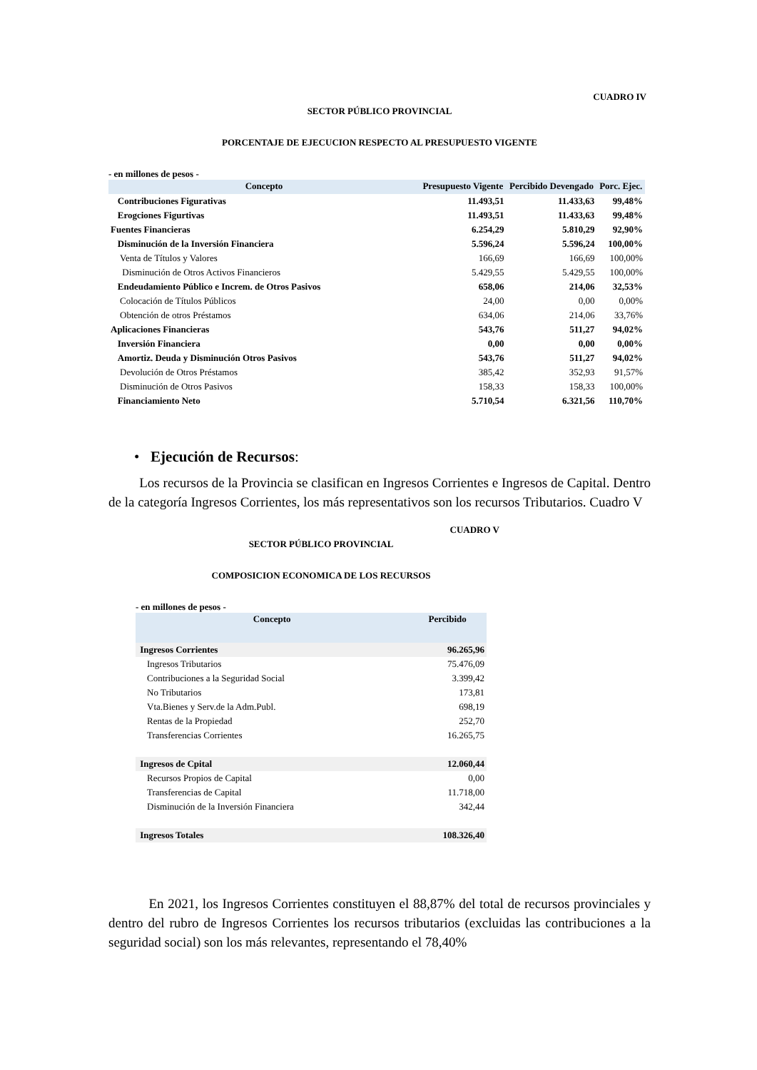CUADRO IV
SECTOR PÚBLICO PROVINCIAL
PORCENTAJE DE EJECUCION RESPECTO AL PRESUPUESTO VIGENTE
- en millones de pesos -
| Concepto | Presupuesto Vigente | Percibido Devengado | Porc. Ejec. |
| --- | --- | --- | --- |
| Contribuciones Figurativas | 11.493,51 | 11.433,63 | 99,48% |
| Erogciones Figurtivas | 11.493,51 | 11.433,63 | 99,48% |
| Fuentes Financieras | 6.254,29 | 5.810,29 | 92,90% |
| Disminución de la Inversión Financiera | 5.596,24 | 5.596,24 | 100,00% |
| Venta de Títulos y Valores | 166,69 | 166,69 | 100,00% |
| Disminución de Otros Activos Financieros | 5.429,55 | 5.429,55 | 100,00% |
| Endeudamiento Público e Increm. de Otros Pasivos | 658,06 | 214,06 | 32,53% |
| Colocación de Títulos Públicos | 24,00 | 0,00 | 0,00% |
| Obtención de otros Préstamos | 634,06 | 214,06 | 33,76% |
| Aplicaciones Financieras | 543,76 | 511,27 | 94,02% |
| Inversión Financiera | 0,00 | 0,00 | 0,00% |
| Amortiz. Deuda y Disminución Otros Pasivos | 543,76 | 511,27 | 94,02% |
| Devolución de Otros Préstamos | 385,42 | 352,93 | 91,57% |
| Disminución de Otros Pasivos | 158,33 | 158,33 | 100,00% |
| Financiamiento Neto | 5.710,54 | 6.321,56 | 110,70% |
• Ejecución de Recursos:
Los recursos de la Provincia se clasifican en Ingresos Corrientes e Ingresos de Capital. Dentro de la categoría Ingresos Corrientes, los más representativos son los recursos Tributarios. Cuadro V
CUADRO V
SECTOR PÚBLICO PROVINCIAL
COMPOSICION ECONOMICA DE LOS RECURSOS
- en millones de pesos -
| Concepto | Percibido |
| --- | --- |
| Ingresos Corrientes | 96.265,96 |
| Ingresos Tributarios | 75.476,09 |
| Contribuciones a la Seguridad Social | 3.399,42 |
| No Tributarios | 173,81 |
| Vta.Bienes y Serv.de la Adm.Publ. | 698,19 |
| Rentas de la Propiedad | 252,70 |
| Transferencias Corrientes | 16.265,75 |
| Ingresos de Cpital | 12.060,44 |
| Recursos Propios de Capital | 0,00 |
| Transferencias de Capital | 11.718,00 |
| Disminución de la Inversión Financiera | 342,44 |
| Ingresos Totales | 108.326,40 |
En 2021, los Ingresos Corrientes constituyen el 88,87% del total de recursos provinciales y dentro del rubro de Ingresos Corrientes los recursos tributarios (excluidas las contribuciones a la seguridad social) son los más relevantes, representando el 78,40%